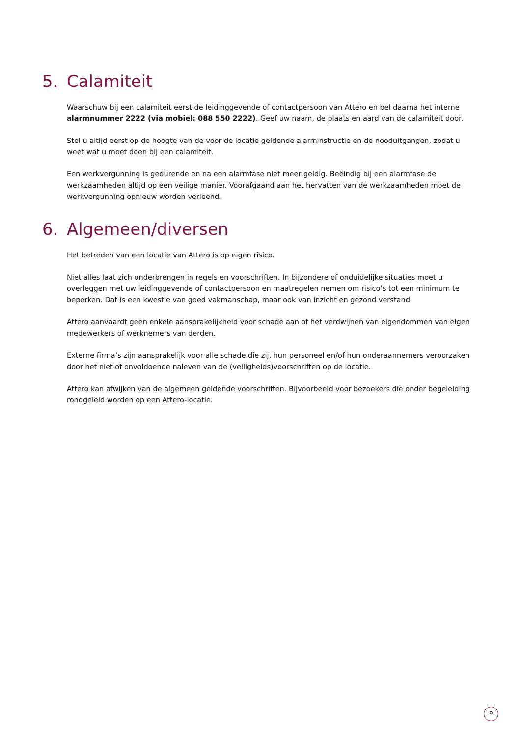5. Calamiteit
Waarschuw bij een calamiteit eerst de leidinggevende of contactpersoon van Attero en bel daarna het interne alarmnummer 2222 (via mobiel: 088 550 2222). Geef uw naam, de plaats en aard van de calamiteit door.
Stel u altijd eerst op de hoogte van de voor de locatie geldende alarminstructie en de nooduitgangen, zodat u weet wat u moet doen bij een calamiteit.
Een werkvergunning is gedurende en na een alarmfase niet meer geldig. Beëindig bij een alarmfase de werkzaamheden altijd op een veilige manier. Voorafgaand aan het hervatten van de werkzaamheden moet de werkvergunning opnieuw worden verleend.
6. Algemeen/diversen
Het betreden van een locatie van Attero is op eigen risico.
Niet alles laat zich onderbrengen in regels en voorschriften. In bijzondere of onduidelijke situaties moet u overleggen met uw leidinggevende of contactpersoon en maatregelen nemen om risico’s tot een minimum te beperken. Dat is een kwestie van goed vakmanschap, maar ook van inzicht en gezond verstand.
Attero aanvaardt geen enkele aansprakelijkheid voor schade aan of het verdwijnen van eigendommen van eigen medewerkers of werknemers van derden.
Externe firma’s zijn aansprakelijk voor alle schade die zij, hun personeel en/of hun onderaannemers veroorzaken door het niet of onvoldoende naleven van de (veiligheids)voorschriften op de locatie.
Attero kan afwijken van de algemeen geldende voorschriften. Bijvoorbeeld voor bezoekers die onder begeleiding rondgeleid worden op een Attero-locatie.
9